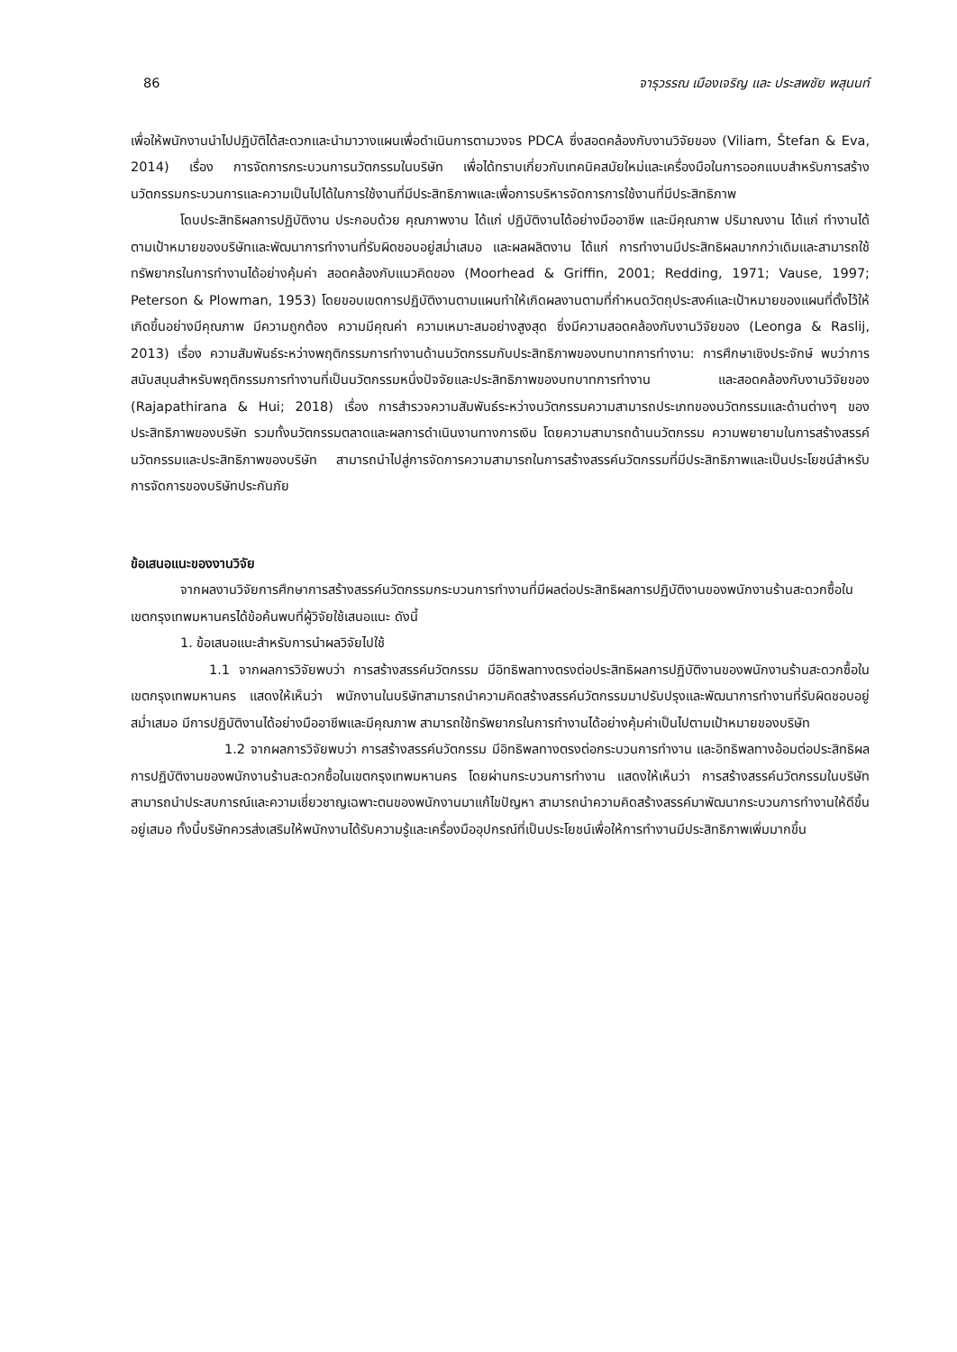86 จารุวรรณ เมืองเจริญ และ ประสพชัย พสุนนท์
เพื่อให้พนักงานนำไปปฏิบัติได้สะดวกและนำมาวางแผนเพื่อดำเนินการตามวงจร PDCA ซึ่งสอดคล้องกับงานวิจัยของ (Viliam, Štefan & Eva, 2014) เรื่อง การจัดการกระบวนการนวัตกรรมในบริษัท เพื่อได้ทราบเกี่ยวกับเทคนิคสมัยใหม่และเครื่องมือในการออกแบบสำหรับการสร้างนวัตกรรมกระบวนการและความเป็นไปได้ในการใช้งานที่มีประสิทธิภาพและเพื่อการบริหารจัดการการใช้งานที่มีประสิทธิภาพ
โดบประสิทธิผลการปฏิบัติงาน ประกอบด้วย คุณภาพงาน ได้แก่ ปฏิบัติงานได้อย่างมืออาชีพ และมีคุณภาพ ปริมาณงาน ได้แก่ ทำงานได้ตามเป้าหมายของบริษัทและพัฒนาการทำงานที่รับผิดชอบอยู่สม่ำเสมอ และผลผลิตงาน ได้แก่ การทำงานมีประสิทธิผลมากกว่าเดิมและสามารถใช้ทรัพยากรในการทำงานได้อย่างคุ้มค่า สอดคล้องกับแนวคิดของ (Moorhead & Griffin, 2001; Redding, 1971; Vause, 1997; Peterson & Plowman, 1953) โดยขอบเขตการปฏิบัติงานตามแผนทำให้เกิดผลงานตามที่กำหนดวัตถุประสงค์และเป้าหมายของแผนที่ตั้งไว้ให้เกิดขึ้นอย่างมีคุณภาพ มีความถูกต้อง ความมีคุณค่า ความเหมาะสมอย่างสูงสุด ซึ่งมีความสอดคล้องกับงานวิจัยของ (Leonga & Raslij, 2013) เรื่อง ความสัมพันธ์ระหว่างพฤติกรรมการทำงานด้านนวัตกรรมกับประสิทธิภาพของบทบาทการทำงาน: การศึกษาเชิงประจักษ์ พบว่าการสนับสนุนสำหรับพฤติกรรมการทำงานที่เป็นนวัตกรรมหนึ่งปัจจัยและประสิทธิภาพของบทบาทการทำงาน และสอดคล้องกับงานวิจัยของ (Rajapathirana & Hui; 2018) เรื่อง การสำรวจความสัมพันธ์ระหว่างนวัตกรรมความสามารถประเภทของนวัตกรรมและด้านต่างๆ ของประสิทธิภาพของบริษัท รวมทั้งนวัตกรรมตลาดและผลการดำเนินงานทางการเงิน โดยความสามารถด้านนวัตกรรม ความพยายามในการสร้างสรรค์นวัตกรรมและประสิทธิภาพของบริษัท สามารถนำไปสู่การจัดการความสามารถในการสร้างสรรค์นวัตกรรมที่มีประสิทธิภาพและเป็นประโยชน์สำหรับการจัดการของบริษัทประกันภัย
ข้อเสนอแนะของงานวิจัย
จากผลงานวิจัยการศึกษาการสร้างสรรค์นวัตกรรมกระบวนการทำงานที่มีผลต่อประสิทธิผลการปฏิบัติงานของพนักงานร้านสะดวกซื้อในเขตกรุงเทพมหานครได้ข้อค้นพบที่ผู้วิจัยใช้เสนอแนะ ดังนี้
1. ข้อเสนอแนะสำหรับการนำผลวิจัยไปใช้
1.1 จากผลการวิจัยพบว่า การสร้างสรรค์นวัตกรรม มีอิทธิพลทางตรงต่อประสิทธิผลการปฏิบัติงานของพนักงานร้านสะดวกซื้อในเขตกรุงเทพมหานคร แสดงให้เห็นว่า พนักงานในบริษัทสามารถนำความคิดสร้างสรรค์นวัตกรรมมาปรับปรุงและพัฒนาการทำงานที่รับผิดชอบอยู่สม่ำเสมอ มีการปฏิบัติงานได้อย่างมืออาชีพและมีคุณภาพ สามารถใช้ทรัพยากรในการทำงานได้อย่างคุ้มค่าเป็นไปตามเป้าหมายของบริษัท
1.2 จากผลการวิจัยพบว่า การสร้างสรรค์นวัตกรรม มีอิทธิพลทางตรงต่อกระบวนการทำงาน และอิทธิพลทางอ้อมต่อประสิทธิผลการปฏิบัติงานของพนักงานร้านสะดวกซื้อในเขตกรุงเทพมหานคร โดยผ่านกระบวนการทำงาน แสดงให้เห็นว่า การสร้างสรรค์นวัตกรรมในบริษัทสามารถนำประสบการณ์และความเชี่ยวชาญเฉพาะตนของพนักงานมาแก้ไขปัญหา สามารถนำความคิดสร้างสรรค์มาพัฒนากระบวนการทำงานให้ดีขึ้นอยู่เสมอ ทั้งนี้บริษัทควรส่งเสริมให้พนักงานได้รับความรู้และเครื่องมืออุปกรณ์ที่เป็นประโยชน์เพื่อให้การทำงานมีประสิทธิภาพเพิ่มมากขึ้น